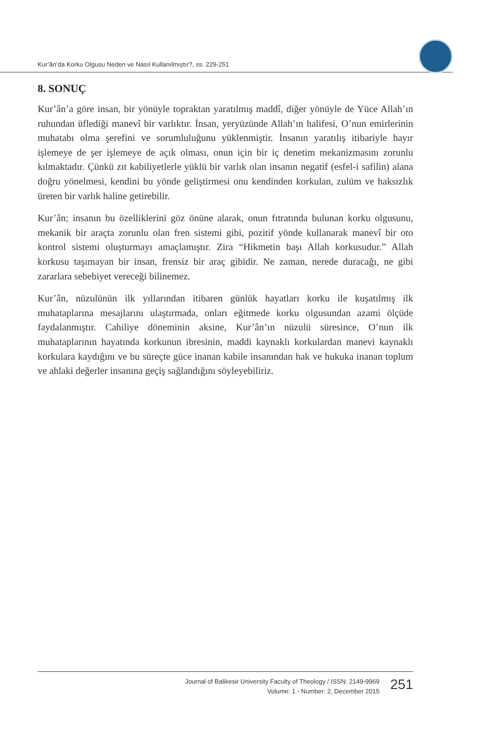Kur’ân’da Korku Olgusu Neden ve Nasıl Kullanılmıştır?, ss. 229-251
8. SONUÇ
Kur’ân’a göre insan, bir yönüyle topraktan yaratılmış maddî, diğer yönüyle de Yüce Allah’ın ruhundan üflediği manevî bir varlıktır. İnsan, yeryüzünde Allah’ın halifesi, O’nun emirlerinin muhatabı olma şerefini ve sorumluluğunu yüklenmiştir. İnsanın yaratılış itibariyle hayır işlemeye de şer işlemeye de açık olması, onun için bir iç denetim mekanizmasını zorunlu kılmaktadır. Çünkü zıt kabiliyetlerle yüklü bir varlık olan insanın negatif (esfel-i safilin) alana doğru yönelmesi, kendini bu yönde geliştirmesi onu kendinden korkulan, zulüm ve haksızlık üreten bir varlık haline getirebilir.
Kur’ân; insanın bu özelliklerini göz önüne alarak, onun fıtratında bulunan korku olgusunu, mekanik bir araçta zorunlu olan fren sistemi gibi, pozitif yönde kullanarak manevî bir oto kontrol sistemi oluşturmayı amaçlamıştır. Zira “Hikmetin başı Allah korkusudur.” Allah korkusu taşımayan bir insan, frensiz bir araç gibidir. Ne zaman, nerede duracağı, ne gibi zararlara sebebiyet vereceği bilinemez.
Kur’ân, nüzulünün ilk yıllarından itibaren günlük hayatları korku ile kuşatılmış ilk muhataplarına mesajlarını ulaştırmada, onları eğitmede korku olgusundan azami ölçüde faydalanmıştır. Cahiliye döneminin aksine, Kur’ân’ın nüzulü süresince, O’nun ilk muhataplarının hayatında korkunun ibresinin, maddi kaynaklı korkulardan manevi kaynaklı korkulara kaydığını ve bu süreçte güce inanan kabile insanından hak ve hukuka inanan toplum ve ahlaki değerler insanına geçiş sağlandığını söyleyebiliriz.
Journal of Balikesir University Faculty of Theology / ISSN: 2149-9969
Volume: 1 - Number: 2, December 2015
251